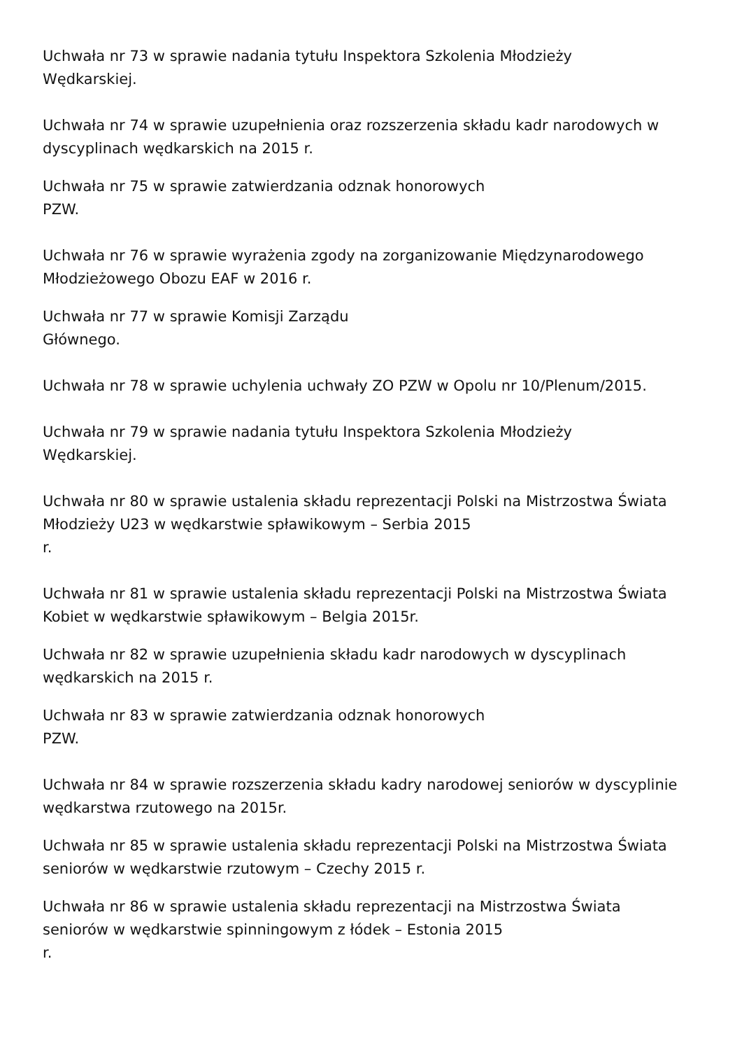Uchwała nr 73 w sprawie nadania tytułu Inspektora Szkolenia Młodzieży
Wędkarskiej.
Uchwała nr 74 w sprawie uzupełnienia oraz rozszerzenia składu kadr narodowych w
dyscyplinach wędkarskich na 2015 r.
Uchwała nr 75 w sprawie zatwierdzania odznak honorowych
PZW.
Uchwała nr 76 w sprawie wyrażenia zgody na zorganizowanie Międzynarodowego
Młodzieżowego Obozu EAF w 2016 r.
Uchwała nr 77 w sprawie Komisji Zarządu
Głównego.
Uchwała nr 78 w sprawie uchylenia uchwały ZO PZW w Opolu nr 10/Plenum/2015.
Uchwała nr 79 w sprawie nadania tytułu Inspektora Szkolenia Młodzieży
Wędkarskiej.
Uchwała nr 80 w sprawie ustalenia składu reprezentacji Polski na Mistrzostwa Świata
Młodzieży U23 w wędkarstwie spławikowym – Serbia 2015
r.
Uchwała nr 81 w sprawie ustalenia składu reprezentacji Polski na Mistrzostwa Świata
Kobiet w wędkarstwie spławikowym – Belgia 2015r.
Uchwała nr 82 w sprawie uzupełnienia składu kadr narodowych w dyscyplinach
wędkarskich na 2015 r.
Uchwała nr 83 w sprawie zatwierdzania odznak honorowych
PZW.
Uchwała nr 84 w sprawie rozszerzenia składu kadry narodowej seniorów w dyscyplinie
wędkarstwa rzutowego na 2015r.
Uchwała nr 85 w sprawie ustalenia składu reprezentacji Polski na Mistrzostwa Świata
seniorów w wędkarstwie rzutowym – Czechy 2015 r.
Uchwała nr 86 w sprawie ustalenia składu reprezentacji na Mistrzostwa Świata
seniorów w wędkarstwie spinningowym z łódek – Estonia 2015
r.